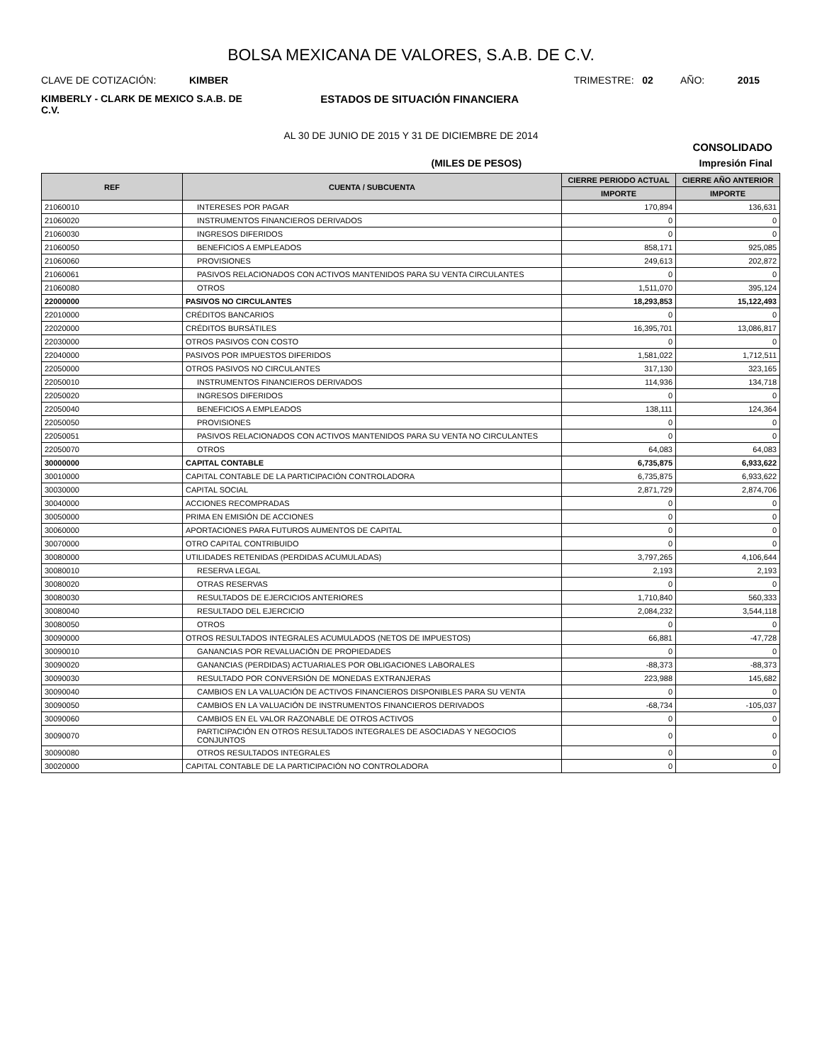BOLSA MEXICANA DE VALORES, S.A.B. DE C.V.
CLAVE DE COTIZACIÓN: KIMBER
TRIMESTRE: 02 AÑO: 2015
KIMBERLY - CLARK DE MEXICO S.A.B. DE C.V.
ESTADOS DE SITUACIÓN FINANCIERA
AL 30 DE JUNIO DE 2015 Y 31 DE DICIEMBRE DE 2014
CONSOLIDADO
(MILES DE PESOS) Impresión Final
| REF | CUENTA / SUBCUENTA | CIERRE PERIODO ACTUAL | CIERRE AÑO ANTERIOR |
| --- | --- | --- | --- |
| | | IMPORTE | IMPORTE |
| 21060010 | INTERESES POR PAGAR | 170,894 | 136,631 |
| 21060020 | INSTRUMENTOS FINANCIEROS DERIVADOS | 0 | 0 |
| 21060030 | INGRESOS DIFERIDOS | 0 | 0 |
| 21060050 | BENEFICIOS A EMPLEADOS | 858,171 | 925,085 |
| 21060060 | PROVISIONES | 249,613 | 202,872 |
| 21060061 | PASIVOS RELACIONADOS CON ACTIVOS MANTENIDOS PARA SU VENTA CIRCULANTES | 0 | 0 |
| 21060080 | OTROS | 1,511,070 | 395,124 |
| 22000000 | PASIVOS NO CIRCULANTES | 18,293,853 | 15,122,493 |
| 22010000 | CRÉDITOS BANCARIOS | 0 | 0 |
| 22020000 | CRÉDITOS BURSÁTILES | 16,395,701 | 13,086,817 |
| 22030000 | OTROS PASIVOS CON COSTO | 0 | 0 |
| 22040000 | PASIVOS POR IMPUESTOS DIFERIDOS | 1,581,022 | 1,712,511 |
| 22050000 | OTROS PASIVOS NO CIRCULANTES | 317,130 | 323,165 |
| 22050010 | INSTRUMENTOS FINANCIEROS DERIVADOS | 114,936 | 134,718 |
| 22050020 | INGRESOS DIFERIDOS | 0 | 0 |
| 22050040 | BENEFICIOS A EMPLEADOS | 138,111 | 124,364 |
| 22050050 | PROVISIONES | 0 | 0 |
| 22050051 | PASIVOS RELACIONADOS CON ACTIVOS MANTENIDOS PARA SU VENTA NO CIRCULANTES | 0 | 0 |
| 22050070 | OTROS | 64,083 | 64,083 |
| 30000000 | CAPITAL CONTABLE | 6,735,875 | 6,933,622 |
| 30010000 | CAPITAL CONTABLE DE LA PARTICIPACIÓN CONTROLADORA | 6,735,875 | 6,933,622 |
| 30030000 | CAPITAL SOCIAL | 2,871,729 | 2,874,706 |
| 30040000 | ACCIONES RECOMPRADAS | 0 | 0 |
| 30050000 | PRIMA EN EMISIÓN DE ACCIONES | 0 | 0 |
| 30060000 | APORTACIONES PARA FUTUROS AUMENTOS DE CAPITAL | 0 | 0 |
| 30070000 | OTRO CAPITAL CONTRIBUIDO | 0 | 0 |
| 30080000 | UTILIDADES RETENIDAS (PERDIDAS ACUMULADAS) | 3,797,265 | 4,106,644 |
| 30080010 | RESERVA LEGAL | 2,193 | 2,193 |
| 30080020 | OTRAS RESERVAS | 0 | 0 |
| 30080030 | RESULTADOS DE EJERCICIOS ANTERIORES | 1,710,840 | 560,333 |
| 30080040 | RESULTADO DEL EJERCICIO | 2,084,232 | 3,544,118 |
| 30080050 | OTROS | 0 | 0 |
| 30090000 | OTROS RESULTADOS INTEGRALES ACUMULADOS (NETOS DE IMPUESTOS) | 66,881 | -47,728 |
| 30090010 | GANANCIAS POR REVALUACIÓN DE PROPIEDADES | 0 | 0 |
| 30090020 | GANANCIAS (PERDIDAS) ACTUARIALES POR OBLIGACIONES LABORALES | -88,373 | -88,373 |
| 30090030 | RESULTADO POR CONVERSIÓN DE MONEDAS EXTRANJERAS | 223,988 | 145,682 |
| 30090040 | CAMBIOS EN LA VALUACIÓN DE ACTIVOS FINANCIEROS DISPONIBLES PARA SU VENTA | 0 | 0 |
| 30090050 | CAMBIOS EN LA VALUACIÓN DE INSTRUMENTOS FINANCIEROS DERIVADOS | -68,734 | -105,037 |
| 30090060 | CAMBIOS EN EL VALOR RAZONABLE DE OTROS ACTIVOS | 0 | 0 |
| 30090070 | PARTICIPACIÓN EN OTROS RESULTADOS INTEGRALES DE ASOCIADAS Y NEGOCIOS CONJUNTOS | 0 | 0 |
| 30090080 | OTROS RESULTADOS INTEGRALES | 0 | 0 |
| 30020000 | CAPITAL CONTABLE DE LA PARTICIPACIÓN NO CONTROLADORA | 0 | 0 |